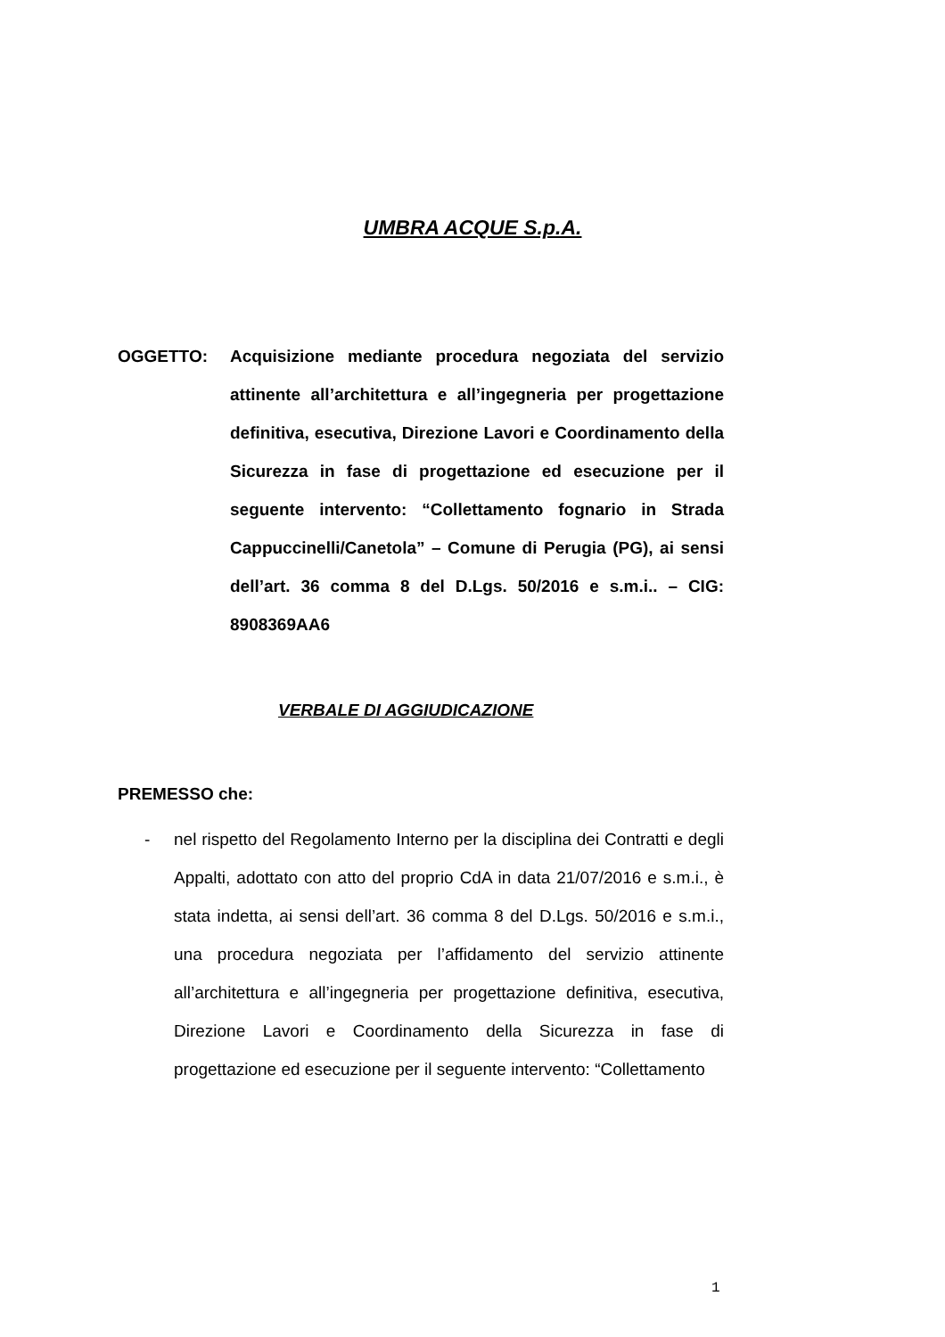UMBRA ACQUE S.p.A.
OGGETTO: Acquisizione mediante procedura negoziata del servizio attinente all’architettura e all’ingegneria per progettazione definitiva, esecutiva, Direzione Lavori e Coordinamento della Sicurezza in fase di progettazione ed esecuzione per il seguente intervento: “Collettamento fognario in Strada Cappuccinelli/Canetola” – Comune di Perugia (PG), ai sensi dell’art. 36 comma 8 del D.Lgs. 50/2016 e s.m.i.. – CIG: 8908369AA6
VERBALE DI AGGIUDICAZIONE
PREMESSO che:
- nel rispetto del Regolamento Interno per la disciplina dei Contratti e degli Appalti, adottato con atto del proprio CdA in data 21/07/2016 e s.m.i., è stata indetta, ai sensi dell’art. 36 comma 8 del D.Lgs. 50/2016 e s.m.i., una procedura negoziata per l’affidamento del servizio attinente all’architettura e all’ingegneria per progettazione definitiva, esecutiva, Direzione Lavori e Coordinamento della Sicurezza in fase di progettazione ed esecuzione per il seguente intervento: “Collettamento
1